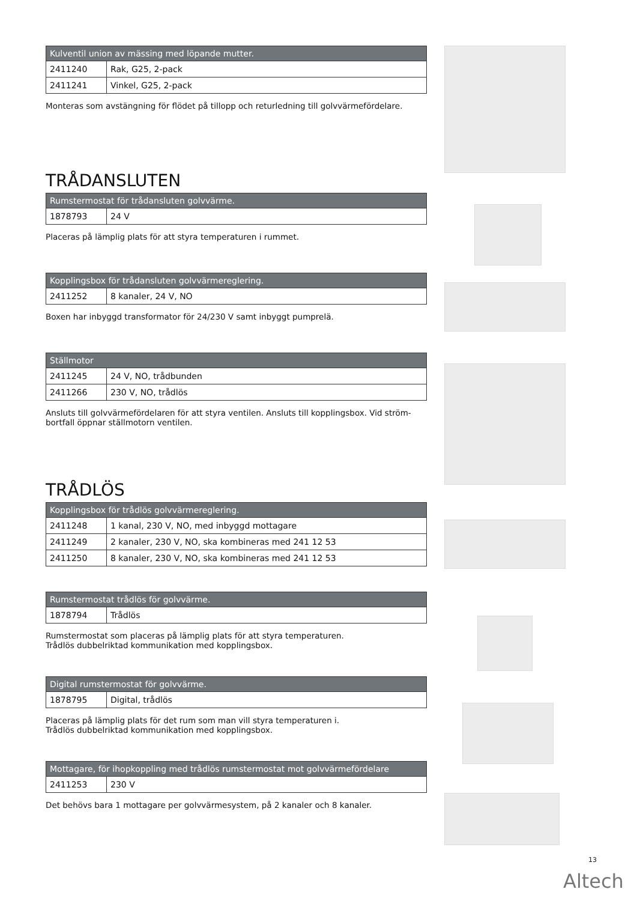| Kulventil union av mässing med löpande mutter. | |
| --- | --- |
| 2411240 | Rak, G25, 2-pack |
| 2411241 | Vinkel, G25, 2-pack |
Monteras som avstängning för flödet på tillopp och returledning till golvvärmefördelare.
TRÅDANSLUTEN
| Rumstermostat för trådansluten golvvärme. | |
| --- | --- |
| 1878793 | 24 V |
Placeras på lämplig plats för att styra temperaturen i rummet.
| Kopplingsbox för trådansluten golvvärmereglering. | |
| --- | --- |
| 2411252 | 8 kanaler, 24 V, NO |
Boxen har inbyggd transformator för 24/230 V samt inbyggt pumprelä.
| Ställmotor | |
| --- | --- |
| 2411245 | 24 V, NO, trådbunden |
| 2411266 | 230 V, NO, trådlös |
Ansluts till golvvärmefördelaren för att styra ventilen. Ansluts till kopplingsbox. Vid ström-
bortfall öppnar ställmotorn ventilen.
TRÅDLÖS
| Kopplingsbox för trådlös golvvärmereglering. | |
| --- | --- |
| 2411248 | 1 kanal, 230 V, NO, med inbyggd mottagare |
| 2411249 | 2 kanaler, 230 V, NO, ska kombineras med 241 12 53 |
| 2411250 | 8 kanaler, 230 V, NO, ska kombineras med 241 12 53 |
| Rumstermostat trådlös för golvvärme. | |
| --- | --- |
| 1878794 | Trådlös |
Rumstermostat som placeras på lämplig plats för att styra temperaturen.
Trådlös dubbelriktad kommunikation med kopplingsbox.
| Digital rumstermostat för golvvärme. | |
| --- | --- |
| 1878795 | Digital, trådlös |
Placeras på lämplig plats för det rum som man vill styra temperaturen i.
Trådlös dubbelriktad kommunikation med kopplingsbox.
| Mottagare, för ihopkoppling med trådlös rumstermostat mot golvvärmefördelare | |
| --- | --- |
| 2411253 | 230 V |
Det behövs bara 1 mottagare per golvvärmesystem, på 2 kanaler och 8 kanaler.
13
Altech